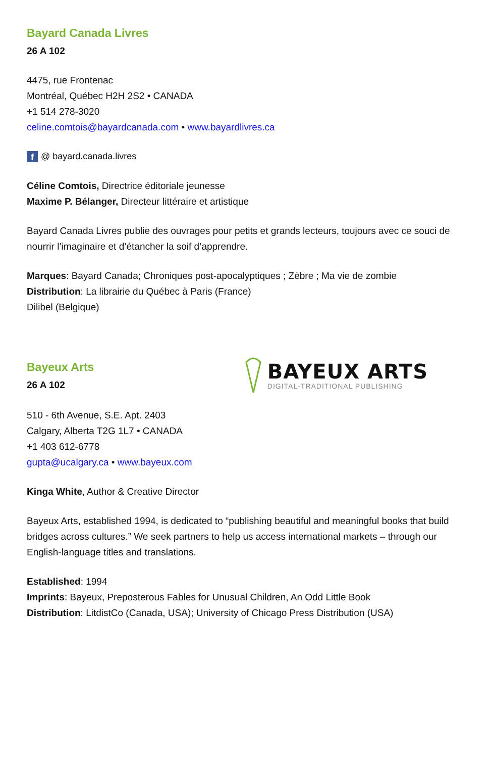Bayard Canada Livres
26 A 102
4475, rue Frontenac
Montréal, Québec H2H 2S2 • CANADA
+1 514 278-3020
celine.comtois@bayardcanada.com • www.bayardlivres.ca
f @ bayard.canada.livres
Céline Comtois, Directrice éditoriale jeunesse
Maxime P. Bélanger, Directeur littéraire et artistique
Bayard Canada Livres publie des ouvrages pour petits et grands lecteurs, toujours avec ce souci de nourrir l’imaginaire et d’étancher la soif d’apprendre.
Marques: Bayard Canada; Chroniques post-apocalyptiques ; Zèbre ; Ma vie de zombie
Distribution: La librairie du Québec à Paris (France)
Dilibel (Belgique)
Bayeux Arts
26 A 102
BAYEUX ARTS
DIGITAL-TRADITIONAL PUBLISHING
510 - 6th Avenue, S.E. Apt. 2403
Calgary, Alberta T2G 1L7 • CANADA
+1 403 612-6778
gupta@ucalgary.ca • www.bayeux.com
Kinga White, Author & Creative Director
Bayeux Arts, established 1994, is dedicated to “publishing beautiful and meaningful books that build bridges across cultures.” We seek partners to help us access international markets – through our English-language titles and translations.
Established: 1994
Imprints: Bayeux, Preposterous Fables for Unusual Children, An Odd Little Book
Distribution: LitdistCo (Canada, USA); University of Chicago Press Distribution (USA)